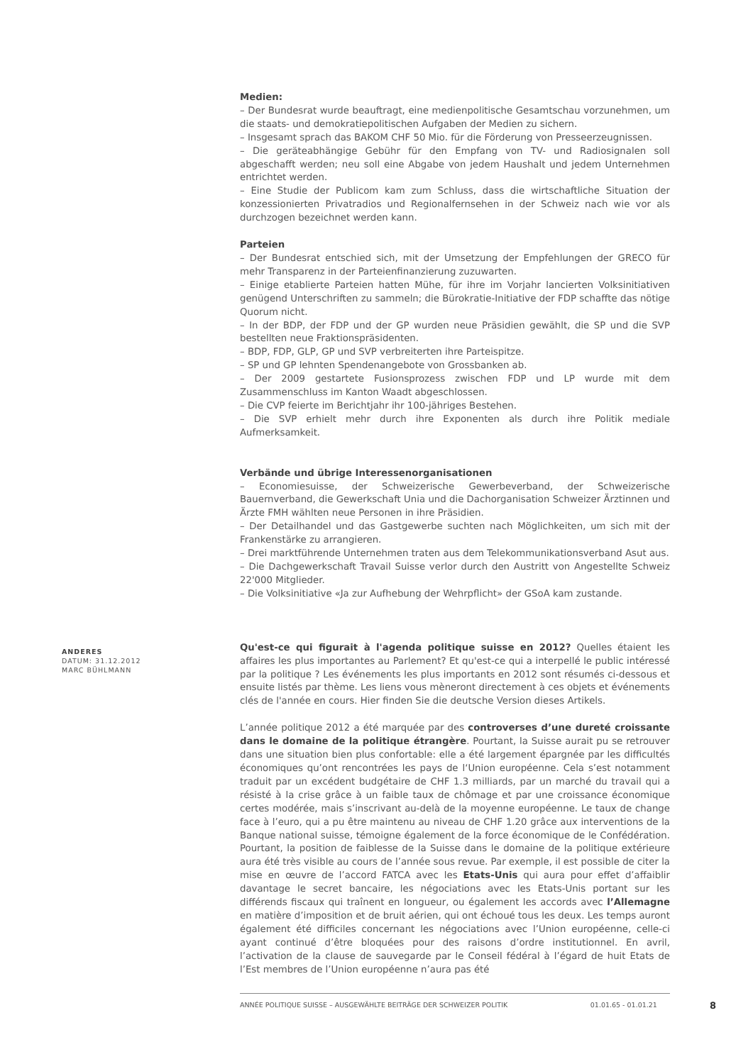Medien:
– Der Bundesrat wurde beauftragt, eine medienpolitische Gesamtschau vorzunehmen, um die staats- und demokratiepolitischen Aufgaben der Medien zu sichern.
– Insgesamt sprach das BAKOM CHF 50 Mio. für die Förderung von Presseerzeugnissen.
– Die geräteabhängige Gebühr für den Empfang von TV- und Radiosignalen soll abgeschafft werden; neu soll eine Abgabe von jedem Haushalt und jedem Unternehmen entrichtet werden.
– Eine Studie der Publicom kam zum Schluss, dass die wirtschaftliche Situation der konzessionierten Privatradios und Regionalfernsehen in der Schweiz nach wie vor als durchzogen bezeichnet werden kann.
Parteien
– Der Bundesrat entschied sich, mit der Umsetzung der Empfehlungen der GRECO für mehr Transparenz in der Parteienfinanzierung zuzuwarten.
– Einige etablierte Parteien hatten Mühe, für ihre im Vorjahr lancierten Volksinitiativen genügend Unterschriften zu sammeln; die Bürokratie-Initiative der FDP schaffte das nötige Quorum nicht.
– In der BDP, der FDP und der GP wurden neue Präsidien gewählt, die SP und die SVP bestellten neue Fraktionspräsidenten.
– BDP, FDP, GLP, GP und SVP verbreiterten ihre Parteispitze.
– SP und GP lehnten Spendenangebote von Grossbanken ab.
– Der 2009 gestartete Fusionsprozess zwischen FDP und LP wurde mit dem Zusammenschluss im Kanton Waadt abgeschlossen.
– Die CVP feierte im Berichtjahr ihr 100-jähriges Bestehen.
– Die SVP erhielt mehr durch ihre Exponenten als durch ihre Politik mediale Aufmerksamkeit.
Verbände und übrige Interessenorganisationen
– Economiesuisse, der Schweizerische Gewerbeverband, der Schweizerische Bauernverband, die Gewerkschaft Unia und die Dachorganisation Schweizer Ärztinnen und Ärzte FMH wählten neue Personen in ihre Präsidien.
– Der Detailhandel und das Gastgewerbe suchten nach Möglichkeiten, um sich mit der Frankenstärke zu arrangieren.
– Drei marktführende Unternehmen traten aus dem Telekommunikationsverband Asut aus.
– Die Dachgewerkschaft Travail Suisse verlor durch den Austritt von Angestellte Schweiz 22'000 Mitglieder.
– Die Volksinitiative «Ja zur Aufhebung der Wehrpflicht» der GSoA kam zustande.
Qu'est-ce qui figurait à l'agenda politique suisse en 2012? Quelles étaient les affaires les plus importantes au Parlement? Et qu'est-ce qui a interpellé le public intéressé par la politique ? Les événements les plus importants en 2012 sont résumés ci-dessous et ensuite listés par thème. Les liens vous mèneront directement à ces objets et événements clés de l'année en cours. Hier finden Sie die deutsche Version dieses Artikels.
L’année politique 2012 a été marquée par des controverses d’une dureté croissante dans le domaine de la politique étrangère. Pourtant, la Suisse aurait pu se retrouver dans une situation bien plus confortable: elle a été largement épargnée par les difficultés économiques qu’ont rencontrées les pays de l‘Union européenne. Cela s’est notamment traduit par un excédent budgétaire de CHF 1.3 milliards, par un marché du travail qui a résisté à la crise grâce à un faible taux de chômage et par une croissance économique certes modérée, mais s’inscrivant au-delà de la moyenne européenne. Le taux de change face à l’euro, qui a pu être maintenu au niveau de CHF 1.20 grâce aux interventions de la Banque national suisse, témoigne également de la force économique de le Confédération. Pourtant, la position de faiblesse de la Suisse dans le domaine de la politique extérieure aura été très visible au cours de l’année sous revue. Par exemple, il est possible de citer la mise en œuvre de l’accord FATCA avec les Etats-Unis qui aura pour effet d’affaiblir davantage le secret bancaire, les négociations avec les Etats-Unis portant sur les différends fiscaux qui traînent en longueur, ou également les accords avec l’Allemagne en matière d’imposition et de bruit aérien, qui ont échoué tous les deux. Les temps auront également été difficiles concernant les négociations avec l’Union européenne, celle-ci ayant continué d’être bloquées pour des raisons d’ordre institutionnel. En avril, l’activation de la clause de sauvegarde par le Conseil fédéral à l’égard de huit Etats de l’Est membres de l’Union européenne n’aura pas été
ANDERES
DATUM: 31.12.2012
MARC BÜHLMANN
ANNÉE POLITIQUE SUISSE – AUSGEWÄHLTE BEITRÄGE DER SCHWEIZER POLITIK 01.01.65 - 01.01.21
8